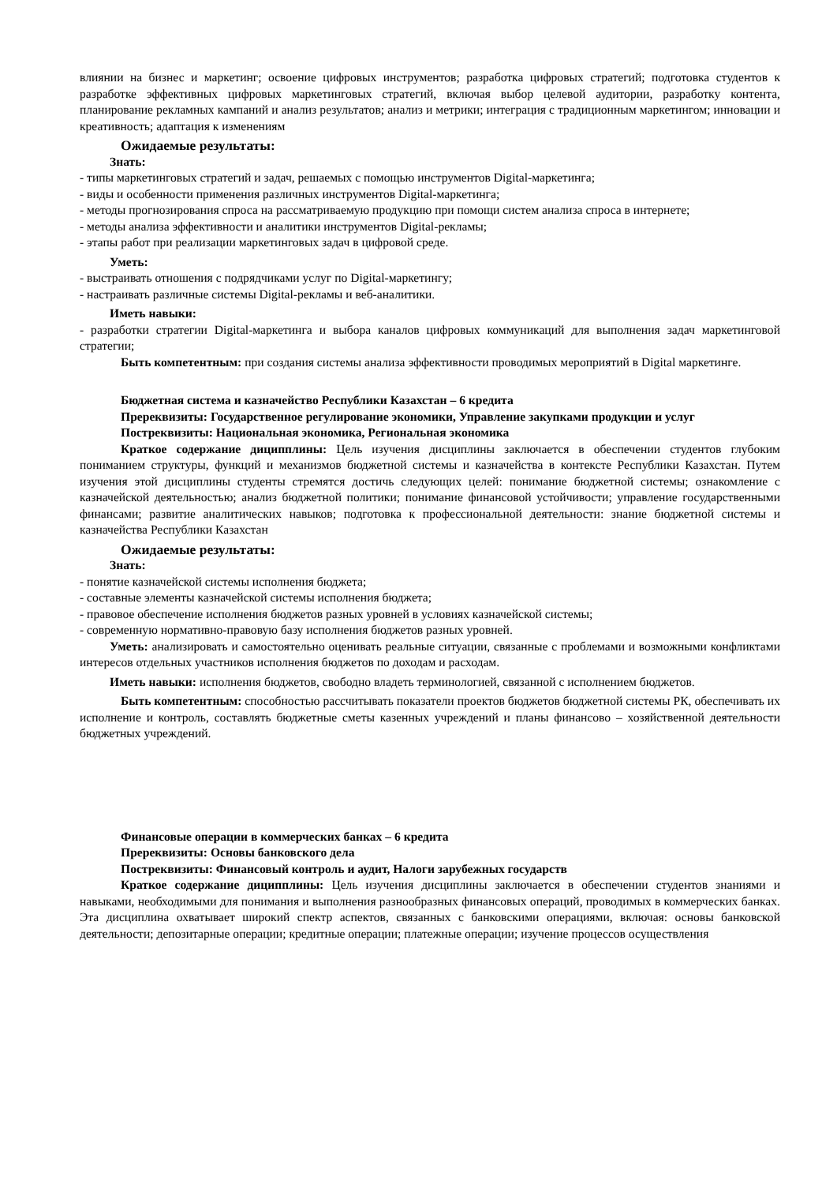влиянии на бизнес и маркетинг; освоение цифровых инструментов; разработка цифровых стратегий; подготовка студентов к разработке эффективных цифровых маркетинговых стратегий, включая выбор целевой аудитории, разработку контента, планирование рекламных кампаний и анализ результатов; анализ и метрики; интеграция с традиционным маркетингом; инновации и креативность; адаптация к изменениям
Ожидаемые результаты:
Знать:
- типы маркетинговых стратегий и задач, решаемых с помощью инструментов Digital-маркетинга;
- виды и особенности применения различных инструментов Digital-маркетинга;
- методы прогнозирования спроса на рассматриваемую продукцию при помощи систем анализа спроса в интернете;
- методы анализа эффективности и аналитики инструментов Digital-рекламы;
- этапы работ при реализации маркетинговых задач в цифровой среде.
Уметь:
- выстраивать отношения с подрядчиками услуг по Digital-маркетингу;
- настраивать различные системы Digital-рекламы и веб-аналитики.
Иметь навыки:
- разработки стратегии Digital-маркетинга и выбора каналов цифровых коммуникаций для выполнения задач маркетинговой стратегии;
Быть компетентным: при создания системы анализа эффективности проводимых мероприятий в Digital маркетинге.
Бюджетная система и казначейство Республики Казахстан – 6 кредита
Пререквизиты: Государственное регулирование экономики, Управление закупками продукции и услуг
Постреквизиты: Национальная экономика, Региональная экономика
Краткое содержание диципплины: Цель изучения дисциплины заключается в обеспечении студентов глубоким пониманием структуры, функций и механизмов бюджетной системы и казначейства в контексте Республики Казахстан. Путем изучения этой дисциплины студенты стремятся достичь следующих целей: понимание бюджетной системы; ознакомление с казначейской деятельностью; анализ бюджетной политики; понимание финансовой устойчивости; управление государственными финансами; развитие аналитических навыков; подготовка к профессиональной деятельности: знание бюджетной системы и казначейства Республики Казахстан
Ожидаемые результаты:
Знать:
- понятие казначейской системы исполнения бюджета;
- составные элементы казначейской системы исполнения бюджета;
- правовое обеспечение исполнения бюджетов разных уровней в условиях казначейской системы;
- современную нормативно-правовую базу исполнения бюджетов разных уровней.
Уметь: анализировать и самостоятельно оценивать реальные ситуации, связанные с проблемами и возможными конфликтами интересов отдельных участников исполнения бюджетов по доходам и расходам.
Иметь навыки: исполнения бюджетов, свободно владеть терминологией, связанной с исполнением бюджетов.
Быть компетентным: способностью рассчитывать показатели проектов бюджетов бюджетной системы РК, обеспечивать их исполнение и контроль, составлять бюджетные сметы казенных учреждений и планы финансово – хозяйственной деятельности бюджетных учреждений.
Финансовые операции в коммерческих банках – 6 кредита
Пререквизиты: Основы банковского дела
Постреквизиты: Финансовый контроль и аудит, Налоги зарубежных государств
Краткое содержание диципплины: Цель изучения дисциплины заключается в обеспечении студентов знаниями и навыками, необходимыми для понимания и выполнения разнообразных финансовых операций, проводимых в коммерческих банках. Эта дисциплина охватывает широкий спектр аспектов, связанных с банковскими операциями, включая: основы банковской деятельности; депозитарные операции; кредитные операции; платежные операции; изучение процессов осуществления